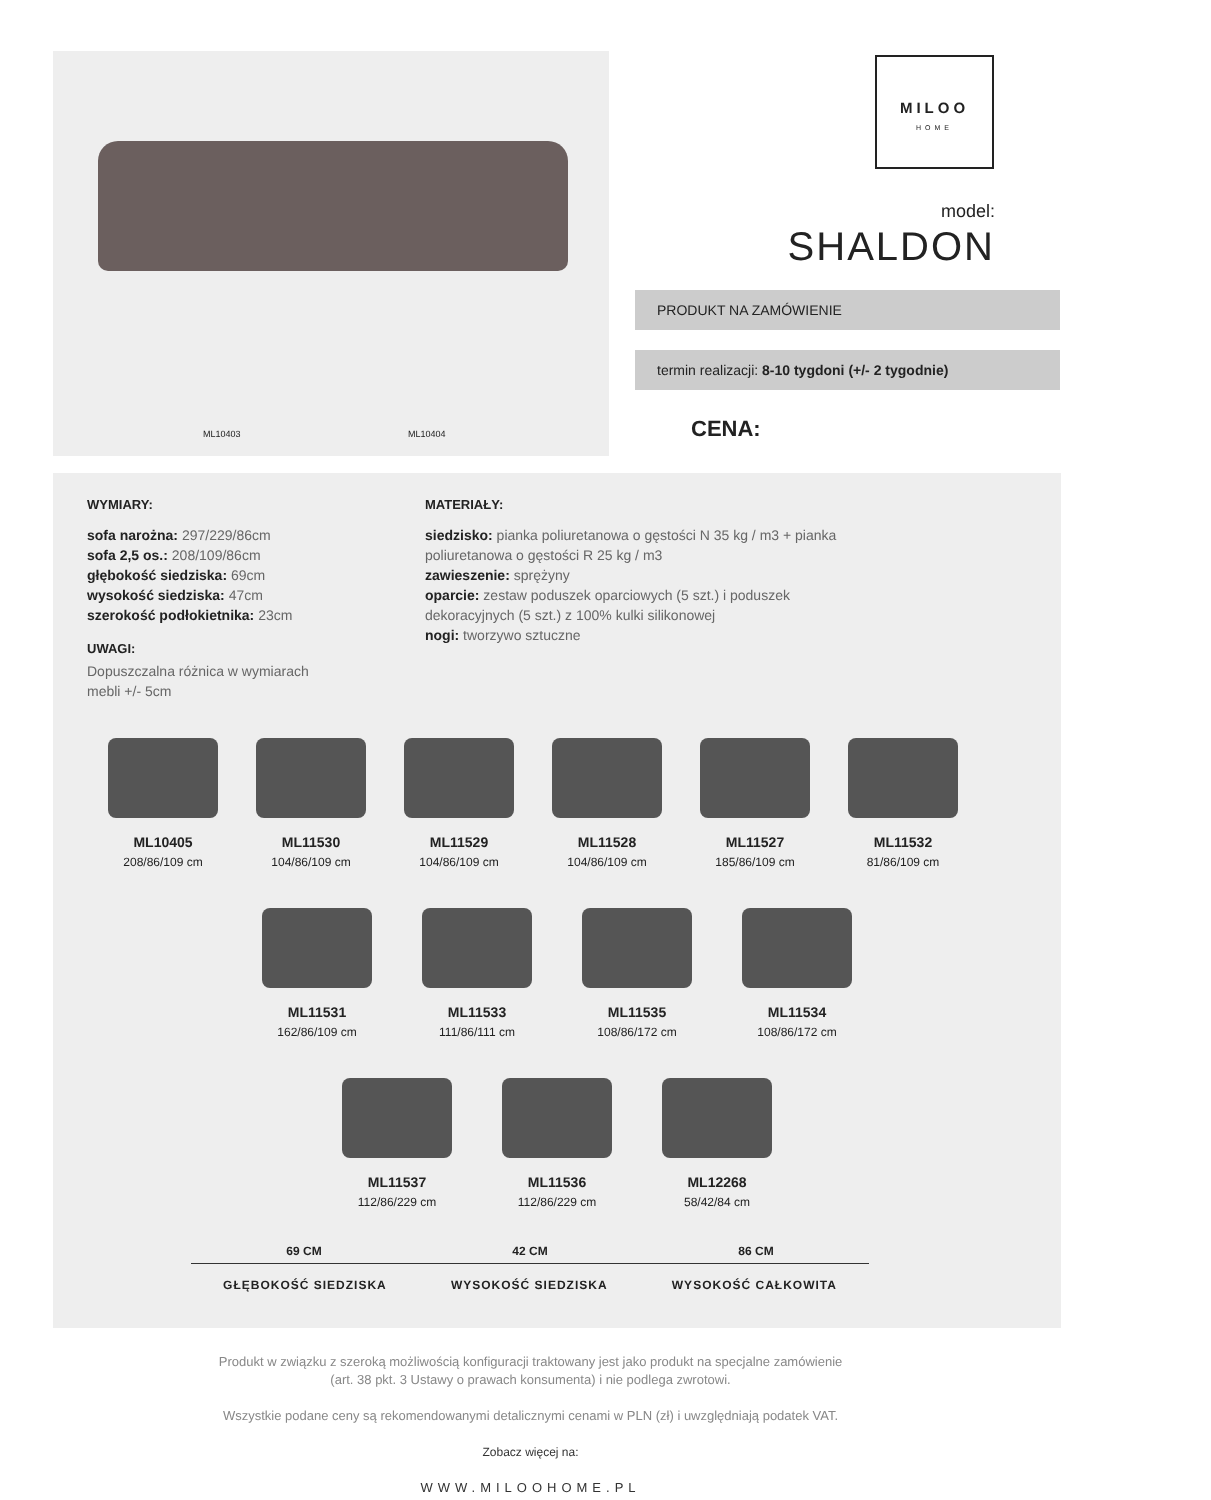ML10403 ML10404
MILOO
HOME
model:
SHALDON
PRODUKT NA ZAMÓWIENIE
termin realizacji: 8-10 tygdoni (+/- 2 tygodnie)
CENA:
WYMIARY:
sofa narożna: 297/229/86cm
sofa 2,5 os.: 208/109/86cm
głębokość siedziska: 69cm
wysokość siedziska: 47cm
szerokość podłokietnika: 23cm
UWAGI:
Dopuszczalna różnica w wymiarach mebli +/- 5cm
MATERIAŁY:
siedzisko: pianka poliuretanowa o gęstości N 35 kg / m3 + pianka poliuretanowa o gęstości R 25 kg / m3
zawieszenie: sprężyny
oparcie: zestaw poduszek oparciowych (5 szt.) i poduszek dekoracyjnych (5 szt.) z 100% kulki silikonowej
nogi: tworzywo sztuczne
ML10405
208/86/109 cm
ML11530
104/86/109 cm
ML11529
104/86/109 cm
ML11528
104/86/109 cm
ML11527
185/86/109 cm
ML11532
81/86/109 cm
ML11531
162/86/109 cm
ML11533
111/86/111 cm
ML11535
108/86/172 cm
ML11534
108/86/172 cm
ML11537
112/86/229 cm
ML11536
112/86/229 cm
ML12268
58/42/84 cm
69 CM 42 CM 86 CM
GŁĘBOKOŚĆ SIEDZISKA WYSOKOŚĆ SIEDZISKA WYSOKOŚĆ CAŁKOWITA
Produkt w związku z szeroką możliwością konfiguracji traktowany jest jako produkt na specjalne zamówienie
(art. 38 pkt. 3 Ustawy o prawach konsumenta) i nie podlega zwrotowi.
Wszystkie podane ceny są rekomendowanymi detalicznymi cenami w PLN (zł) i uwzględniają podatek VAT.
Zobacz więcej na:
WWW.MILOOHOME.PL